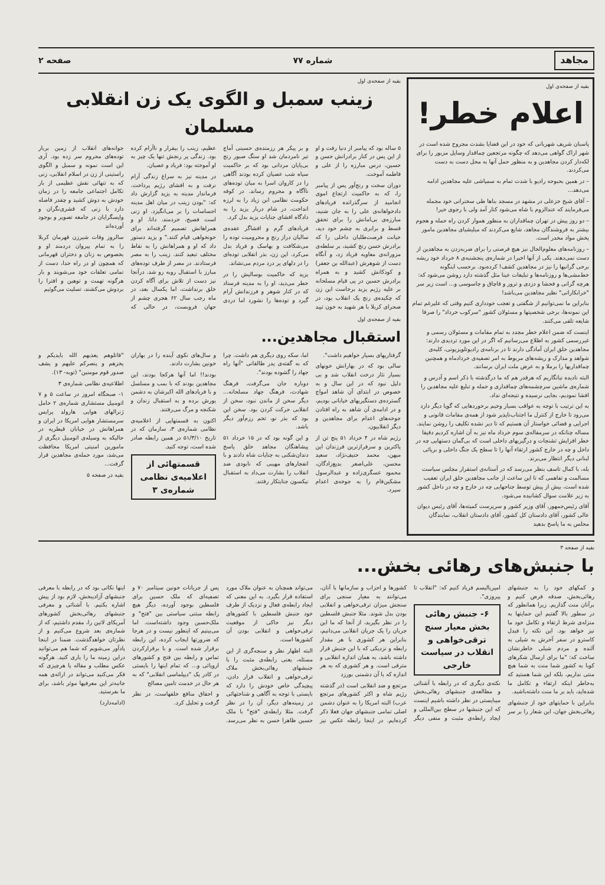مجاهد شماره ۷۷ صفحه ۲
بقیه از صفحه‌ی اول
اعلام خطر!
پاسبان شریف شهربانی که خود در این قضایا بشدت مجروح شده است در شهر اراک گواهی می‌دهد که چگونه مرتجعین چماقدار وسایل مزبور را برای لکه‌دار کردن مجاهدین و به منظور حمل آنها به محل دست به دست می‌کردند.
– در همین بحبوحه رادیو با شدت تمام به سمپاشی علیه مجاهدین ادامه می‌دهد...
– آقای شیخ خزعلی در مشهد در مسجد بناها طی سخنرانی خود مجمله می‌فرمایند که عندالزوم با شاه می‌شود کنار آمد ولی با رجوی خیر!
– دو روز پیش در تهران چماقداران به منظور هموار کردن راه حمله و هجوم بیشتر به فروشندگان مجاهد، شایع می‌کردند که میلیشیای مجاهدین مامور پخش مواد مخدر است.
– روزنامه‌های معلوم‌الحال نیز هیچ فرصتی را برای ضربه‌زدن به مجاهدین از دست نمی‌دهند. یکی از آنها اخیرا در شماره‌ی پنجشنبه‌ی ۸ خرداد خود ریشه برخی گرانیها را نیز در مجاهدین کشف! کرده‌بود. برحسب اینگونه خط‌مشی‌ها و روزنامه‌ها و تبلیغات عینا مثل گذشته دارد روشن می‌شود که: هرچه گرانی و فحشا و دزدی و ترور و قاچاق و جاسوسی و... است زیر سر "خرابکارانی" نظیر مجاهدین می‌باشد!
بنابراین ما نمی‌توانیم از شگفتی و تعجب خودداری کنیم وقتی که علیرغم تمام این نمونه‌ها، برخی شخصیتها و مسئولان کشور "سرکوب خرداد" را صرفا شایعه تلقی می‌کنند.
اینست که ضمن اعلام خطر مجدد به تمام مقامات و مسئولان رسمی و غیررسمی کشور به اطلاع می‌رسانیم که اگر در این مورد تردیدی دارند: مجاهدین خلق ایران آمادگی دارند تا در برنامه‌ی رادیوتلویزیونی، کلیه‌ی شواهد و مدارک و ریشه‌های مربوط به امر تصفیه‌ی خردادماه و همچنین چماقداریها را برملا و به عرض ملت ایران برسانند.
البته نادیده نیانگاریم که هرقدر هم که ما درگذشته با ذکر اسم و آدرس و شماره‌ی ماشین سرچشمه‌های چماقداری و حمله و تبلیغ علیه مجاهدین را افشا نمودیم، بجایی نرسیده و نتیجه‌ای نداد.
به این ترتیب با توجه به عواقب بسیار وخیم برخوردهایی که گویا دیگر دارد می‌رود تا خارج از کنترل ما اجتناب‌ناپذیر شود از همه‌ی مقامات قانونی و اجرایی و قضائی خواستار آن هستیم که تا دیر نشده تکلیف را روشن نمایند. مساله چنانکه در سرمقاله‌ی سوم خرداد ماه نیز به آن اشاره کردیم دقیقا خطر افزایش تشنجات و درگیریهای داخلی است که بی‌گمان دستهایی چه در داخل و چه در خارج کشور ارتقاء آنها را تا سطح یک جنگ داخلی و برپائی لبنانی دیگر انتظار می‌برند.
بله، با کمال تاسف بنظر می‌رسد که در آستانه‌ی استقرار مجلس سیاست مسالمت و تفاهمی که تا این ساعت از جانب مجاهدین خلق ایران تعقیب شده است، بیش از پیش توسط جناحهایی چه در خارج و چه در داخل کشور به زیر علامت سوال کشانیده می‌شود.
آقای رئیس‌جمهور، آقای وزیر کشور و سرپرست کمیته‌ها، آقای رئیس دیوان عالی کشور، آقای دادستان کل کشور، آقای دادستان انقلاب، نمایندگان محلس به ما پاسخ بدهید
بقیه از صفحه‌ی اول
زینب سمبل و الگوی یک زن انقلابی مسلمان
۵ ساله بود که پیامبر از دنیا رفت و او از این پس در کنار برادرانش حسن و حسین، درس مبارزه را از علی و فاطمه آموخت.
دوران سخت و رنج‌آور پس از پیامبر را، که به حاکمیت ارتجاع اموی انجامید از سرگذرانده فریادهای دادخواهانه‌ی علی را به جان شنید، مبارزه‌ی بی‌امانش را برای تحقق قسط و برابری به چشم خود دید، خیانت فرصت‌طلبان داخلی را که برادرش حسن رنج کشید، بر سلطه‌ی مزورانه‌ی معاویه فریاد زد، و آنگاه دست از شوهرش (عبدالله بن جعفر) و کودکانش کشید و به همراه برادرش حسین در پی قیام مسلحانه بر علیه رژیم یزید برخاست این زن که چکیده‌ی رنج یک انقلاب بود، در صحرای کربلا با هر شهید به خون تپید و بر پیکر هر رزمنده‌ی حسینی آماج تیر نامردمان شد او سنگ صبور رنج بی‌پایان مردانی بود که بر حاکمیت سیاه شب عصیان کرده بودند آگاهی را در کاروان اسرا به میان توده‌های ناآگاه و محروم رساند. در کوفه حکومت نظامی ابن زیاد را به لرزه انداخت، در شام دربار یزید را به دادگاه افشای جنایات یزید بدل کرد.
فریادهای گرم و افشاگر عقده‌ی سالیان دراز رنج و محرومیت توده را می‌شکافت و بهاسک و فریاد بدل می‌کرد. این زن، بذر انقلابی توده‌ای را در دلهای پر درد مردم می‌نشاند.
یزید که حاکمیت بوسالیش را در خطر می‌دید، او را به مدینه فرستاد که در کنار شوهر و فرزندانش آرام گیرد و توده‌ها را نشورد اما دردی عظیم، زینب را بیقرار و ناآرام کرده بود. زندگی پر رنجش تنها یک چیز به او آموخته بود: فریاد و عصیان.
در مدینه نیز به سراغ زندگی آرام نرفت و به افشای رژیم پرداخت. فرماندار مدینه به یزید گزارش داد که: "بودن زینب در میان اهل مدینه احساسات را بر می‌انگیزد. او زنی است فصیح، خردمند، دانا. او و همراهانش تصمیم گرفته‌اند برای خونخواهی قیام کنند." و یزید دستور داد که او و همراهانش را به نقاط مختلف تبعید کنند. زینب را به مصر فرستادند. در مصر از طرف توده‌های مبارز با استقبال روبه رو شد. درآنجا نیز دست از تلاش برای آگاه کردن خلق برنداشت، اما یکسال بعد، در ماه رجب سال ۶۲ هجری چشم از جهان فروبست، در حالی که جوانه‌های انقلاب از زمین بربار توده‌های محروم سر زده بود. آری این است نمونه و سمبل و الگوی راستینی از زن در اسلام انقلابی، زنی که به تنهائی نقش عظیمی از بار تکامل اجتماعی جامعه را در زمان خودش به دوش کشید و چقدر فاصله دارد با زنی که قشری‌نگران و واپسگرایان در جامعه تصویر و بوجود آورده‌اند
سالروز وفات شیرزن قهرمان کربلا را به تمام پیروان دردمند او و بخصوص به زنان و دختران قهرمانی که همچون او در راه حدا، دست از تمامی تعلقات خود می‌شویند و بار هرگونه تهمت و توهین و افترا را بردوش می‌کشند، تسلیت می‌گوئیم
بقیه از صفحه‌ی اول
استقبال مجاهدین...
گرفتاریهای بسیار خواهیم داشت".
سالی بود که در بهارانش خونهای بسیار نثار درخت انقلاب شد و بی دلیل نبود که در این سال و به خصوص در ابتدای آن شاهد امواج گسترده‌ی دستگیریهای خیابانی بودیم، و در ادامه‌ی آن شاهد به راه افتادن جوخه‌های اعدام برای مجاهدین و دیگر انقلابیون.
رژیم شاه در ۴ خرداد ۵۱ پنج تن از پاکترین و سرفرازترین فرزندان این میهن، محمد حنیف‌نژاد، سعید محسن، علی‌اصغر بدیع‌زادگان، محمود عسگری‌زاده و عبدالرسول مشکین‌فام را به جوخه‌ی اعدام سپرد.
اما، سکه روی دیگری هم داشت. چرا که به گفته‌ی پدر طالقانی "آنها راه جهاد را گشوده بودند".
دوباره جان می‌گرفت، فرهنگ شهادت، فرهنگ جهاد مسلحانه... دیگر سخن از ماندن نبود، سخن از انقلابی حرکت کردن بود. سخن این بود که بذر نو، تخم رزم‌آور دیگر باشد.
و این گونه بود که در ۱۵ خرداد ۵۱ پیشاهنگان مجاهد خلق پاسخ دندان‌شکنی به جنایات شاه دادند و با انفجارهای مهیبی که نابودی ضد انقلاب را بشارت می‌داد به استقبال نیکسون جنایتکار رفتند.
و سال‌های نکوی آینده را در بهاران خونین بشارت دادند.
بودند!! اما آنها هرکجا بودند، این مجاهدین بودند که با بمب و مسلسل و با فریادهای الله اکبرشان به دشمن یورش برده و به استقبال زندان و شکنجه و مرگ می‌رفتند.
اکنون به قسمتهایی از اعلامیه‌ی نظامی شماره‌ی ۳، سازمان که در تاریخ ۵۱/۳/۱۰ در همین رابطه صادر شده است، توجه کنید.
قسمتهائی از اعلامیه‌ی نظامی شماره‌ی ۳
"قاتلوهم یعذبهم الله بایدیکم و یخزهم و ینصرکم علیهم و یشف صدور قوم مومنین" (توبه- ۱۳).
اطلاعیه‌ی نظامی شماره‌ی ۳
۱- صبحگاه امروز در ساعت ۵ و ۷ اتومبیل مستشاری شماره‌ی ۲ حامل ژنرالهای هوایی هارولد پرایس سرمستشار هوایی امریکا در ایران و همراهانش در خیابان قیطریه در حالیکه به وسیله‌ی اتومبیل دیگری از مامورین امنیتی امریکا محافظت می‌شد، مورد حمله‌ی مجاهدین قرار گرفت...
بقیه در صفحه ۵
بقیه از صفحه ۳
با جنبش‌های رهائی بخش...
و کمکهای خود را به جنبشهای رهائی‌بخش، صدقه فرض کنیم و برآنان منت گذاریم. زیرا همانطور که در سطور بالا گفتیم این حمایتها به منزله‌ی شرط ارتقاء و تکامل خود ما نیز خواهد بود. این نکته را فیدل کاسترو در سفر آخرش به شیلی به آلنده و مردم شیلی خاطرنشان ساخت که: "ما برای ارسال شکرهای کوبا به کشور شما منت به شما هیچ منتی نداریم، بلکه این شما هستید که به‌خاطر اینکه ارتقاء و تکامل ما شده‌اید، باید بر ما منت داشته‌باشید.
بنابراین با حمایتهای خود از جنبشهای رهائی‌بخش جهان، این شعار را بر سر امپریالیسم فریاد کنیم که: "انقلاب تا پیروزی".
۶- جنبش رهائی بخش معیار سنج ترقی‌خواهی و انقلاب در سیاست خارجی
نکته‌ی دیگری که در رابطه با آشنائی و مطالعه‌ی جنبشهای رهائی‌بخش میبایستی در نظر داشته باشیم اینست که این جنبشها در سطح بین‌المللی و ایجاد رابطه‌ی مثبت و منفی دیگر کشورها و احزاب و سازمانها با آنان، می‌توانند به معیار سنجی برای سنجش میزان ترقی‌خواهی و انقلابی بودن بدل شوند. مثلا جنبش فلسطین را در نظر بگیرید، از آنجا که ما این جریان را یک جریان انقلابی می‌دانیم، بنابراین هر کشوری با هر مقدار رابطه و نزدیکی که با این جنبش قرار داشته باشد، به همان اندازه انقلابی و مترقی است. و هر کشوری که به هر اندازه که با آن دشمنی بورزد
مرتجع و ضد انقلابی است (در گذشته رژیم شاه و اکثر کشورهای مرتجع عرب) البته امریکا را به عنوان دشمن اصلی تمامی جنبشهای جهان فعلا ذکر کرده‌ایم. در اینجا رابطه عکس نیز می‌تواند همچنان به عنوان ملاک مورد استفاده قرار بگیرد. به این معنی که ایجاد رابطه‌ی فعال و نزدیک از طرف خود جنبش فلسطین با کشورهای دیگر نیز حاکی از موقعیت ترقی‌خواهی و انقلابی بودن آن کشورها است.
البته اظهار نظر و سنجه‌گری از این مسئله، یعنی رابطه‌ی مثبت را با جنبشهای رهائی‌بخش ملاک ترقی‌خواهی و انقلاب قرار دادن، پیچیدگی خاص خودش را دارد که بایستی با توجه به آگاهی و شناختهائی در زمینه‌های دیگر، آن را در نظر گرفت. مثلا رابطه‌ی "فتح" با ملک حسین ظاهرا حسن به نظر می‌رسد. پس از جریانات خونین سپتامبر ۷۰ و تصفیه‌ای که ملک حسین برای فلسطین بوجود آورده، دیگر هیچ رابطه مبتنی سیاستی بین "فتح" و ملک‌حسین وجود داشته‌است. اما می‌بینیم که اینطور نیست و در هرجا که ضرورتها ایجاب کرده، این رابطه برقرار شده است. و با برقرارکردن تماس و رابطه بین فتح و کشورهای اروپائی و... که تمام اینها را بایستی در کادر یک "دیپلماسی انقلابی" که به هر حال در خدمت تامین مصالح
و احقاق منافع خلقهاست، در نظر گرفت و تحلیل کرد.
اینها نکاتی بود که در رابطه با معرفی جنبشهای آزادیبخش، لازم بود از پیش اشاره بکنیم. با آشنائی و معرفی جنبشهای رهائی‌بخش کشورهای آمریکای لاتین را، مقدم داشتیم، که از شماره‌ی بعد شروع می‌کنیم و از نظرتان خواهدگذشت. ضمنا در اینجا یادآور می‌شویم که شما هم می‌توانید دراین زمینه ما را یاری کنید. هرگونه عکس مطلب و مقاله یا هرچیزی که فکر می‌کنید می‌تواند در ارائه‌ی همه جانبه‌تر این معرفیها موثر باشد، برای ما بفرستید.
(ادامه‌دارد)